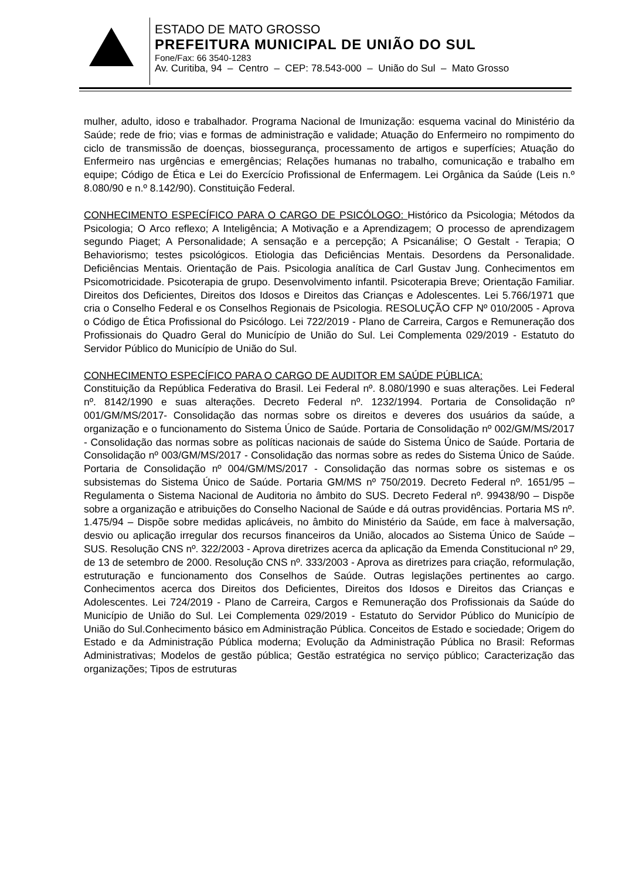ESTADO DE MATO GROSSO
PREFEITURA MUNICIPAL DE UNIÃO DO SUL
Fone/Fax: 66 3540-1283
Av. Curitiba, 94 – Centro – CEP: 78.543-000 – União do Sul – Mato Grosso
mulher, adulto, idoso e trabalhador. Programa Nacional de Imunização: esquema vacinal do Ministério da Saúde; rede de frio; vias e formas de administração e validade; Atuação do Enfermeiro no rompimento do ciclo de transmissão de doenças, biossegurança, processamento de artigos e superfícies; Atuação do Enfermeiro nas urgências e emergências; Relações humanas no trabalho, comunicação e trabalho em equipe; Código de Ética e Lei do Exercício Profissional de Enfermagem. Lei Orgânica da Saúde (Leis n.º 8.080/90 e n.º 8.142/90). Constituição Federal.
CONHECIMENTO ESPECÍFICO PARA O CARGO DE PSICÓLOGO: Histórico da Psicologia; Métodos da Psicologia; O Arco reflexo; A Inteligência; A Motivação e a Aprendizagem; O processo de aprendizagem segundo Piaget; A Personalidade; A sensação e a percepção; A Psicanálise; O Gestalt - Terapia; O Behaviorismo; testes psicológicos. Etiologia das Deficiências Mentais. Desordens da Personalidade. Deficiências Mentais. Orientação de Pais. Psicologia analítica de Carl Gustav Jung. Conhecimentos em Psicomotricidade. Psicoterapia de grupo. Desenvolvimento infantil. Psicoterapia Breve; Orientação Familiar. Direitos dos Deficientes, Direitos dos Idosos e Direitos das Crianças e Adolescentes. Lei 5.766/1971 que cria o Conselho Federal e os Conselhos Regionais de Psicologia. RESOLUÇÃO CFP Nº 010/2005 - Aprova o Código de Ética Profissional do Psicólogo. Lei 722/2019 - Plano de Carreira, Cargos e Remuneração dos Profissionais do Quadro Geral do Município de União do Sul. Lei Complementa 029/2019 - Estatuto do Servidor Público do Município de União do Sul.
CONHECIMENTO ESPECÍFICO PARA O CARGO DE AUDITOR EM SAÚDE PÚBLICA:
Constituição da República Federativa do Brasil. Lei Federal nº. 8.080/1990 e suas alterações. Lei Federal nº. 8142/1990 e suas alterações. Decreto Federal nº. 1232/1994. Portaria de Consolidação nº 001/GM/MS/2017- Consolidação das normas sobre os direitos e deveres dos usuários da saúde, a organização e o funcionamento do Sistema Único de Saúde. Portaria de Consolidação nº 002/GM/MS/2017 - Consolidação das normas sobre as políticas nacionais de saúde do Sistema Único de Saúde. Portaria de Consolidação nº 003/GM/MS/2017 - Consolidação das normas sobre as redes do Sistema Único de Saúde. Portaria de Consolidação nº 004/GM/MS/2017 - Consolidação das normas sobre os sistemas e os subsistemas do Sistema Único de Saúde. Portaria GM/MS nº 750/2019. Decreto Federal nº. 1651/95 – Regulamenta o Sistema Nacional de Auditoria no âmbito do SUS. Decreto Federal nº. 99438/90 – Dispõe sobre a organização e atribuições do Conselho Nacional de Saúde e dá outras providências. Portaria MS nº. 1.475/94 – Dispõe sobre medidas aplicáveis, no âmbito do Ministério da Saúde, em face à malversação, desvio ou aplicação irregular dos recursos financeiros da União, alocados ao Sistema Único de Saúde – SUS. Resolução CNS nº. 322/2003 - Aprova diretrizes acerca da aplicação da Emenda Constitucional nº 29, de 13 de setembro de 2000. Resolução CNS nº. 333/2003 - Aprova as diretrizes para criação, reformulação, estruturação e funcionamento dos Conselhos de Saúde. Outras legislações pertinentes ao cargo. Conhecimentos acerca dos Direitos dos Deficientes, Direitos dos Idosos e Direitos das Crianças e Adolescentes. Lei 724/2019 - Plano de Carreira, Cargos e Remuneração dos Profissionais da Saúde do Município de União do Sul. Lei Complementa 029/2019 - Estatuto do Servidor Público do Município de União do Sul.Conhecimento básico em Administração Pública. Conceitos de Estado e sociedade; Origem do Estado e da Administração Pública moderna; Evolução da Administração Pública no Brasil: Reformas Administrativas; Modelos de gestão pública; Gestão estratégica no serviço público; Caracterização das organizações; Tipos de estruturas